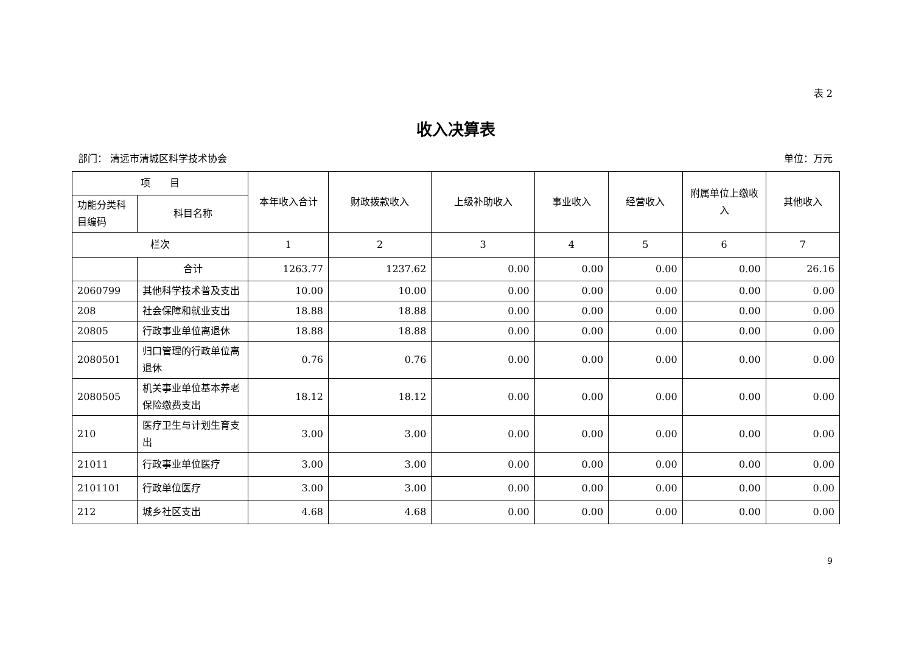表 2
收入决算表
部门： 清远市清城区科学技术协会 单位：万元
| 项 目 | | 本年收入合计 | 财政拨款收入 | 上级补助收入 | 事业收入 | 经营收入 | 附属单位上缴收入 | 其他收入 |
| --- | --- | --- | --- | --- | --- | --- | --- | --- |
| 功能分类科目编码 | 科目名称 | | | | | | | |
| 栏次 | | 1 | 2 | 3 | 4 | 5 | 6 | 7 |
| | 合计 | 1263.77 | 1237.62 | 0.00 | 0.00 | 0.00 | 0.00 | 26.16 |
| 2060799 | 其他科学技术普及支出 | 10.00 | 10.00 | 0.00 | 0.00 | 0.00 | 0.00 | 0.00 |
| 208 | 社会保障和就业支出 | 18.88 | 18.88 | 0.00 | 0.00 | 0.00 | 0.00 | 0.00 |
| 20805 | 行政事业单位离退休 | 18.88 | 18.88 | 0.00 | 0.00 | 0.00 | 0.00 | 0.00 |
| 2080501 | 归口管理的行政单位离退休 | 0.76 | 0.76 | 0.00 | 0.00 | 0.00 | 0.00 | 0.00 |
| 2080505 | 机关事业单位基本养老保险缴费支出 | 18.12 | 18.12 | 0.00 | 0.00 | 0.00 | 0.00 | 0.00 |
| 210 | 医疗卫生与计划生育支出 | 3.00 | 3.00 | 0.00 | 0.00 | 0.00 | 0.00 | 0.00 |
| 21011 | 行政事业单位医疗 | 3.00 | 3.00 | 0.00 | 0.00 | 0.00 | 0.00 | 0.00 |
| 2101101 | 行政单位医疗 | 3.00 | 3.00 | 0.00 | 0.00 | 0.00 | 0.00 | 0.00 |
| 212 | 城乡社区支出 | 4.68 | 4.68 | 0.00 | 0.00 | 0.00 | 0.00 | 0.00 |
9